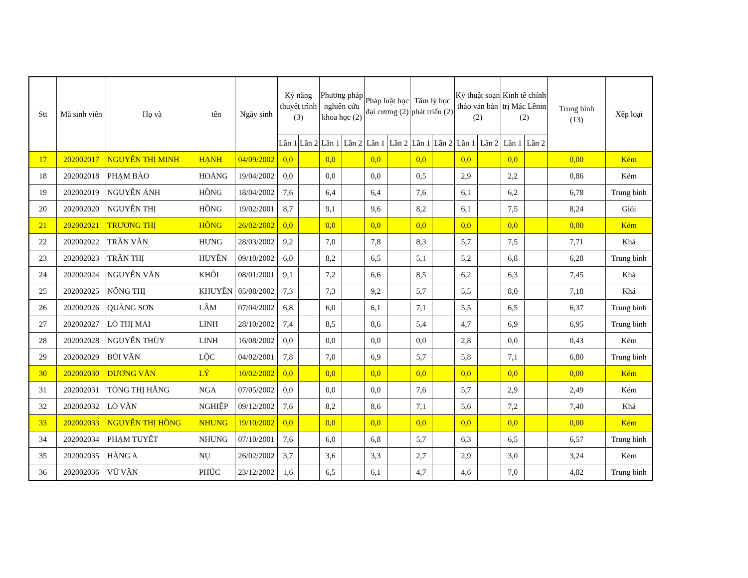| Stt | Mã sinh viên | Họ và | tên | Ngày sinh | Kỹ năng thuyết trình (3) | | Phương pháp nghiên cứu khoa học (2) | | Pháp luật học đại cương (2) | | Tâm lý học phát triển (2) | | Kỹ thuật soạn thảo văn bản (2) | | Kinh tế chính trị Mác Lênin (2) | | Trung bình (13) | Xếp loại |
| --- | --- | --- | --- | --- | --- | --- | --- | --- | --- | --- | --- | --- | --- | --- | --- | --- | --- | --- |
| | | | | | Lần 1 | Lần 2 | Lần 1 | Lần 2 | Lần 1 | Lần 2 | Lần 1 | Lần 2 | Lần 1 | Lần 2 | Lần 1 | Lần 2 | | |
| 17 | 202002017 | NGUYỄN THỊ MINH | HẠNH | 04/09/2002 | 0,0 | | 0,0 | | 0,0 | | 0,0 | | 0,0 | | 0,0 | | 0,00 | Kém |
| 18 | 202002018 | PHẠM BẢO | HOÀNG | 19/04/2002 | 0,0 | | 0,0 | | 0,0 | | 0,5 | | 2,9 | | 2,2 | | 0,86 | Kém |
| 19 | 202002019 | NGUYỄN ÁNH | HỒNG | 18/04/2002 | 7,6 | | 6,4 | | 6,4 | | 7,6 | | 6,1 | | 6,2 | | 6,78 | Trung bình |
| 20 | 202002020 | NGUYỄN THỊ | HỒNG | 19/02/2001 | 8,7 | | 9,1 | | 9,6 | | 8,2 | | 6,1 | | 7,5 | | 8,24 | Giỏi |
| 21 | 202002021 | TRƯƠNG THỊ | HỒNG | 26/02/2002 | 0,0 | | 0,0 | | 0,0 | | 0,0 | | 0,0 | | 0,0 | | 0,00 | Kém |
| 22 | 202002022 | TRẦN VĂN | HƯNG | 28/03/2002 | 9,2 | | 7,0 | | 7,8 | | 8,3 | | 5,7 | | 7,5 | | 7,71 | Khá |
| 23 | 202002023 | TRẦN THỊ | HUYỀN | 09/10/2002 | 6,0 | | 8,2 | | 6,5 | | 5,1 | | 5,2 | | 6,8 | | 6,28 | Trung bình |
| 24 | 202002024 | NGUYỄN VĂN | KHÔI | 08/01/2001 | 9,1 | | 7,2 | | 6,6 | | 8,5 | | 6,2 | | 6,3 | | 7,45 | Khá |
| 25 | 202002025 | NÔNG THỊ | KHUYÊN | 05/08/2002 | 7,3 | | 7,3 | | 9,2 | | 5,7 | | 5,5 | | 8,0 | | 7,18 | Khá |
| 26 | 202002026 | QUÀNG SƠN | LÂM | 07/04/2002 | 6,8 | | 6,0 | | 6,1 | | 7,1 | | 5,5 | | 6,5 | | 6,37 | Trung bình |
| 27 | 202002027 | LÒ THỊ MAI | LINH | 28/10/2002 | 7,4 | | 8,5 | | 8,6 | | 5,4 | | 4,7 | | 6,9 | | 6,95 | Trung bình |
| 28 | 202002028 | NGUYỄN THÙY | LINH | 16/08/2002 | 0,0 | | 0,0 | | 0,0 | | 0,0 | | 2,8 | | 0,0 | | 0,43 | Kém |
| 29 | 202002029 | BÙI VĂN | LỘC | 04/02/2001 | 7,8 | | 7,0 | | 6,9 | | 5,7 | | 5,8 | | 7,1 | | 6,80 | Trung bình |
| 30 | 202002030 | DƯƠNG VĂN | LÝ | 10/02/2002 | 0,0 | | 0,0 | | 0,0 | | 0,0 | | 0,0 | | 0,0 | | 0,00 | Kém |
| 31 | 202002031 | TÒNG THỊ HẰNG | NGA | 07/05/2002 | 0,0 | | 0,0 | | 0,0 | | 7,6 | | 5,7 | | 2,9 | | 2,49 | Kém |
| 32 | 202002032 | LÒ VĂN | NGHIỆP | 09/12/2002 | 7,6 | | 8,2 | | 8,6 | | 7,1 | | 5,6 | | 7,2 | | 7,40 | Khá |
| 33 | 202002033 | NGUYỄN THỊ HỒNG | NHUNG | 19/10/2002 | 0,0 | | 0,0 | | 0,0 | | 0,0 | | 0,0 | | 0,0 | | 0,00 | Kém |
| 34 | 202002034 | PHẠM TUYẾT | NHUNG | 07/10/2001 | 7,6 | | 6,0 | | 6,8 | | 5,7 | | 6,3 | | 6,5 | | 6,57 | Trung bình |
| 35 | 202002035 | HÀNG A | NỤ | 26/02/2002 | 3,7 | | 3,6 | | 3,3 | | 2,7 | | 2,9 | | 3,0 | | 3,24 | Kém |
| 36 | 202002036 | VŨ VĂN | PHÚC | 23/12/2002 | 1,6 | | 6,5 | | 6,1 | | 4,7 | | 4,6 | | 7,0 | | 4,82 | Trung bình |